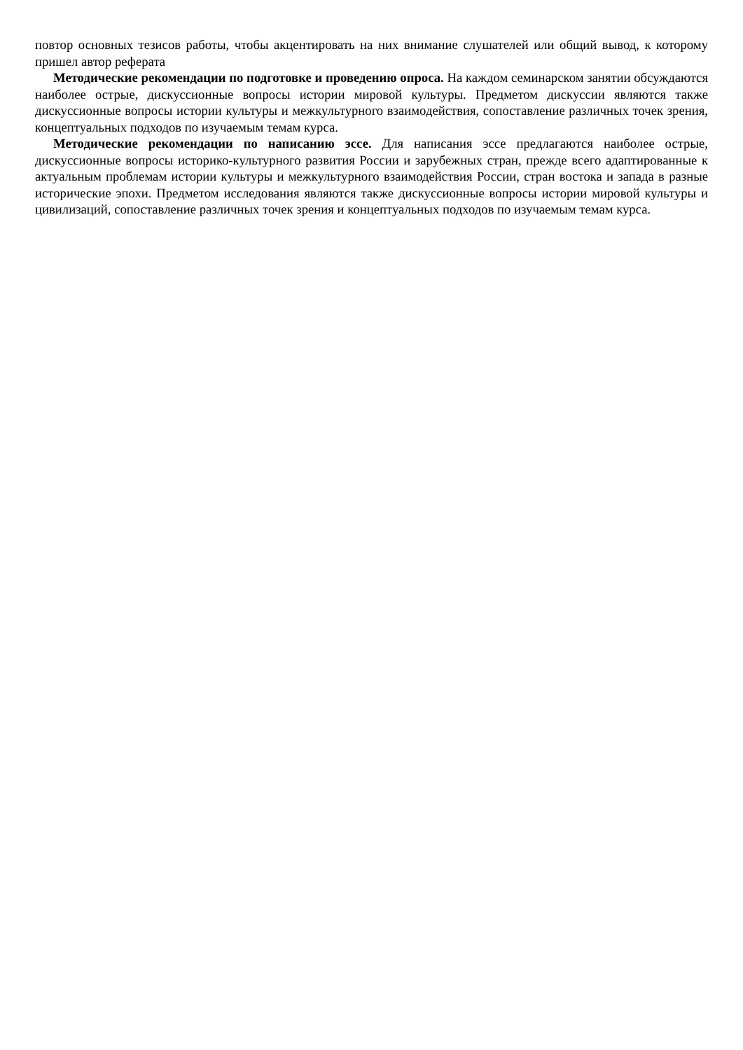повтор основных тезисов работы, чтобы акцентировать на них внимание слушателей или общий вывод, к которому пришел автор реферата
Методические рекомендации по подготовке и проведению опроса. На каждом семинарском занятии обсуждаются наиболее острые, дискуссионные вопросы истории мировой культуры. Предметом дискуссии являются также дискуссионные вопросы истории культуры и межкультурного взаимодействия, сопоставление различных точек зрения, концептуальных подходов по изучаемым темам курса.
Методические рекомендации по написанию эссе. Для написания эссе предлагаются наиболее острые, дискуссионные вопросы историко-культурного развития России и зарубежных стран, прежде всего адаптированные к актуальным проблемам истории культуры и межкультурного взаимодействия России, стран востока и запада в разные исторические эпохи. Предметом исследования являются также дискуссионные вопросы истории мировой культуры и цивилизаций, сопоставление различных точек зрения и концептуальных подходов по изучаемым темам курса.